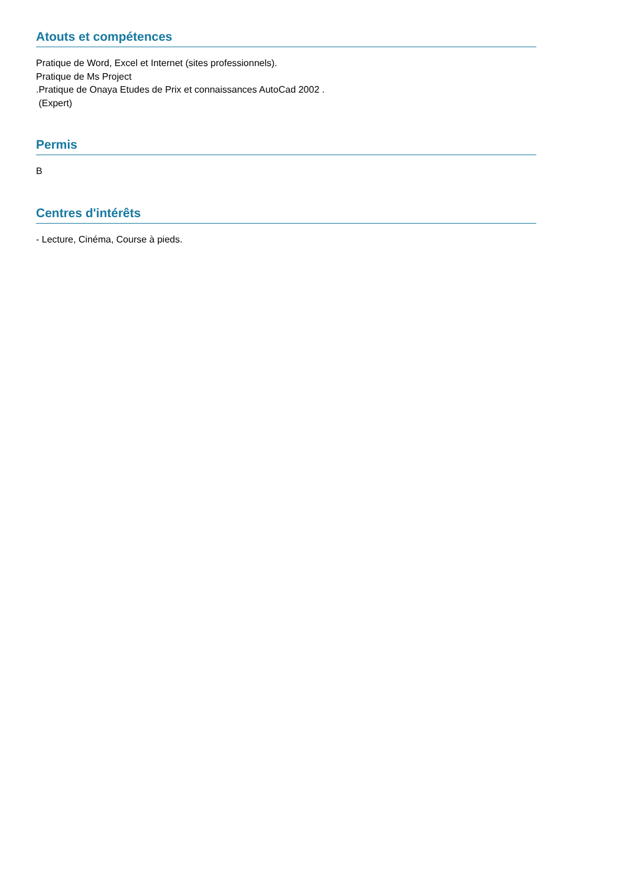Atouts et compétences
Pratique de Word, Excel et Internet (sites professionnels).
Pratique de Ms Project
.Pratique de Onaya Etudes de Prix et connaissances AutoCad 2002 .
(Expert)
Permis
B
Centres d'intérêts
- Lecture, Cinéma, Course à pieds.